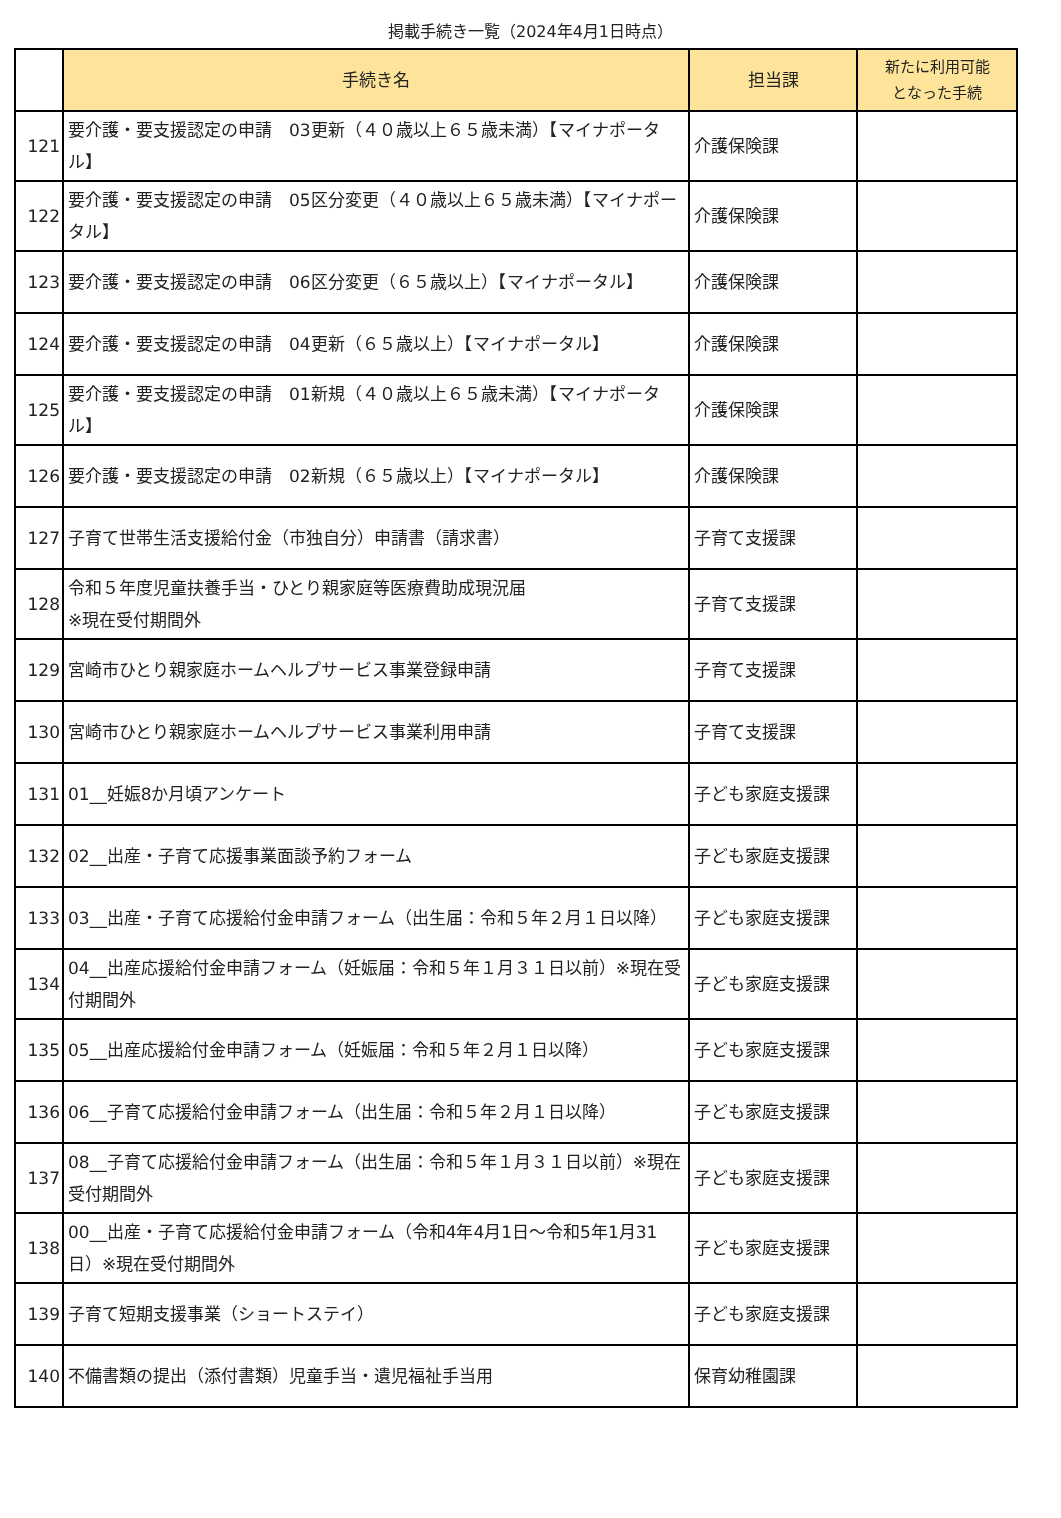掲載手続き一覧（2024年4月1日時点）
| | 手続き名 | 担当課 | 新たに利用可能 となった手続 |
| 121 | 要介護・要支援認定の申請 03更新（４０歳以上６５歳未満）【マイナポータル】 | 介護保険課 | |
| 122 | 要介護・要支援認定の申請 05区分変更（４０歳以上６５歳未満）【マイナポータル】 | 介護保険課 | |
| 123 | 要介護・要支援認定の申請 06区分変更（６５歳以上）【マイナポータル】 | 介護保険課 | |
| 124 | 要介護・要支援認定の申請 04更新（６５歳以上）【マイナポータル】 | 介護保険課 | |
| 125 | 要介護・要支援認定の申請 01新規（４０歳以上６５歳未満）【マイナポータル】 | 介護保険課 | |
| 126 | 要介護・要支援認定の申請 02新規（６５歳以上）【マイナポータル】 | 介護保険課 | |
| 127 | 子育て世帯生活支援給付金（市独自分）申請書（請求書） | 子育て支援課 | |
| 128 | 令和５年度児童扶養手当・ひとり親家庭等医療費助成現況届 ※現在受付期間外 | 子育て支援課 | |
| 129 | 宮崎市ひとり親家庭ホームヘルプサービス事業登録申請 | 子育て支援課 | |
| 130 | 宮崎市ひとり親家庭ホームヘルプサービス事業利用申請 | 子育て支援課 | |
| 131 | 01__妊娠8か月頃アンケート | 子ども家庭支援課 | |
| 132 | 02__出産・子育て応援事業面談予約フォーム | 子ども家庭支援課 | |
| 133 | 03__出産・子育て応援給付金申請フォーム（出生届：令和５年２月１日以降） | 子ども家庭支援課 | |
| 134 | 04__出産応援給付金申請フォーム（妊娠届：令和５年１月３１日以前）※現在受付期間外 | 子ども家庭支援課 | |
| 135 | 05__出産応援給付金申請フォーム（妊娠届：令和５年２月１日以降） | 子ども家庭支援課 | |
| 136 | 06__子育て応援給付金申請フォーム（出生届：令和５年２月１日以降） | 子ども家庭支援課 | |
| 137 | 08__子育て応援給付金申請フォーム（出生届：令和５年１月３１日以前）※現在受付期間外 | 子ども家庭支援課 | |
| 138 | 00__出産・子育て応援給付金申請フォーム（令和4年4月1日～令和5年1月31日）※現在受付期間外 | 子ども家庭支援課 | |
| 139 | 子育て短期支援事業（ショートステイ） | 子ども家庭支援課 | |
| 140 | 不備書類の提出（添付書類）児童手当・遺児福祉手当用 | 保育幼稚園課 | |